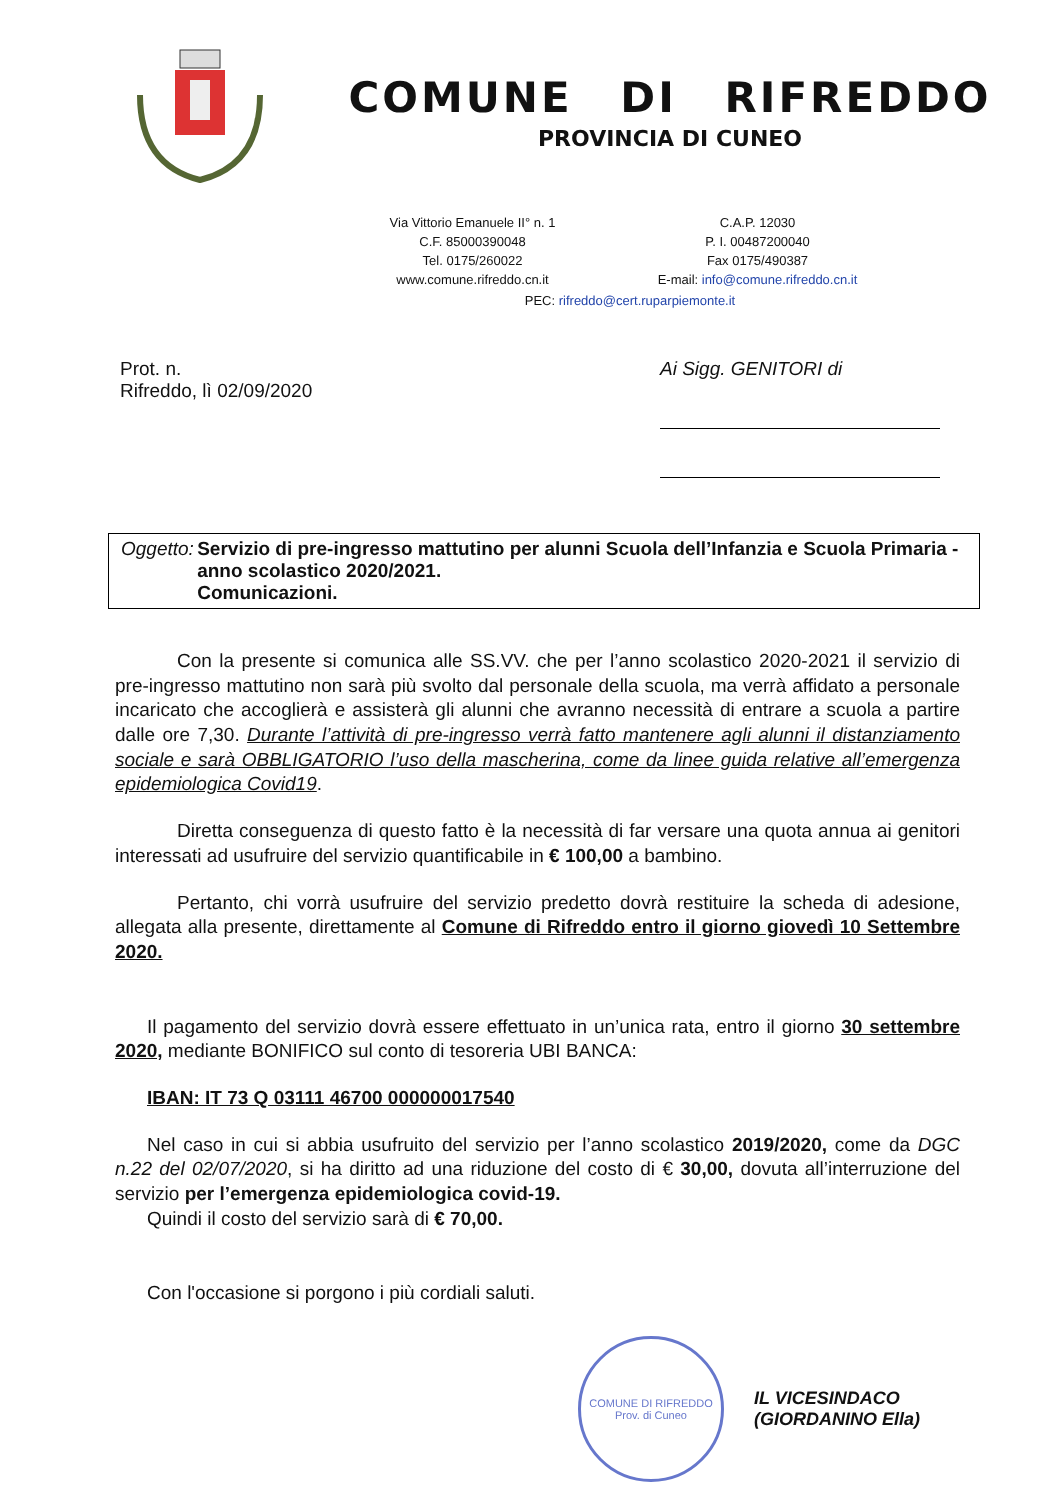COMUNE DI RIFREDDO
PROVINCIA DI CUNEO
Via Vittorio Emanuele II° n. 1
C.A.P. 12030
C.F. 85000390048
P. I. 00487200040
Tel. 0175/260022
Fax 0175/490387
www.comune.rifreddo.cn.it
E-mail: info@comune.rifreddo.cn.it
PEC: rifreddo@cert.ruparpiemonte.it
Prot. n.
Rifreddo, lì 02/09/2020
Ai Sigg. GENITORI di
Oggetto: Servizio di pre-ingresso mattutino per alunni Scuola dell’Infanzia e Scuola Primaria - anno scolastico 2020/2021.
Comunicazioni.
Con la presente si comunica alle SS.VV. che per l’anno scolastico 2020-2021 il servizio di pre-ingresso mattutino non sarà più svolto dal personale della scuola, ma verrà affidato a personale incaricato che accoglierà e assisterà gli alunni che avranno necessità di entrare a scuola a partire dalle ore 7,30. Durante l’attività di pre-ingresso verrà fatto mantenere agli alunni il distanziamento sociale e sarà OBBLIGATORIO l’uso della mascherina, come da linee guida relative all’emergenza epidemiologica Covid19.
Diretta conseguenza di questo fatto è la necessità di far versare una quota annua ai genitori interessati ad usufruire del servizio quantificabile in € 100,00 a bambino.
Pertanto, chi vorrà usufruire del servizio predetto dovrà restituire la scheda di adesione, allegata alla presente, direttamente al Comune di Rifreddo entro il giorno giovedì 10 Settembre 2020.
Il pagamento del servizio dovrà essere effettuato in un’unica rata, entro il giorno 30 settembre 2020, mediante BONIFICO sul conto di tesoreria UBI BANCA:
IBAN: IT 73 Q 03111 46700 000000017540
Nel caso in cui si abbia usufruito del servizio per l’anno scolastico 2019/2020, come da DGC n.22 del 02/07/2020, si ha diritto ad una riduzione del costo di € 30,00, dovuta all’interruzione del servizio per l’emergenza epidemiologica covid-19.
Quindi il costo del servizio sarà di € 70,00.
Con l'occasione si porgono i più cordiali saluti.
COMUNE DI RIFREDDO
Prov. di Cuneo
IL VICESINDACO
(GIORDANINO Ella)